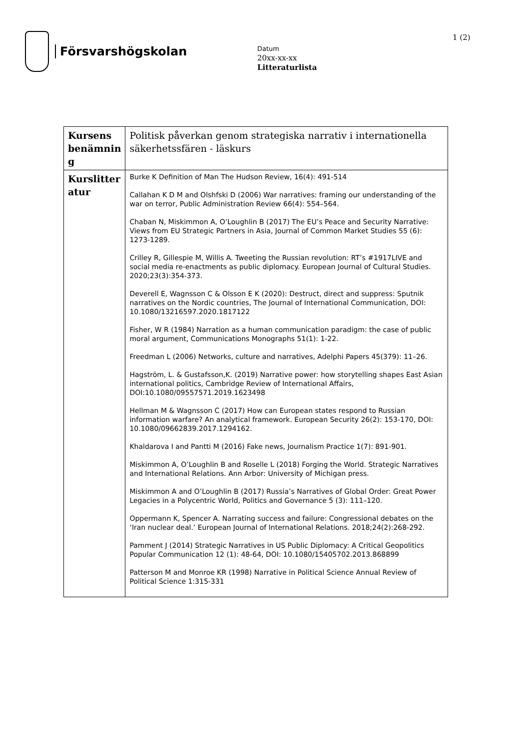Försvarshögskolan
Datum
20xx-xx-xx
Litteraturlista
1 (2)
| Kursens benämnin g | Politisk påverkan genom strategiska narrativ i internationella säkerhetssfären - läskurs |
| Kurslitter atur | Burke K Definition of Man The Hudson Review, 16(4): 491-514 Callahan K D M and Olshfski D (2006) War narratives: framing our understanding of the war on terror, Public Administration Review 66(4): 554–564. Chaban N, Miskimmon A, O’Loughlin B (2017) The EU’s Peace and Security Narrative: Views from EU Strategic Partners in Asia, Journal of Common Market Studies 55 (6): 1273-1289. Crilley R, Gillespie M, Willis A. Tweeting the Russian revolution: RT’s #1917LIVE and social media re-enactments as public diplomacy. European Journal of Cultural Studies. 2020;23(3):354-373. Deverell E, Wagnsson C & Olsson E K (2020): Destruct, direct and suppress: Sputnik narratives on the Nordic countries, The Journal of International Communication, DOI: 10.1080/13216597.2020.1817122 Fisher, W R (1984) Narration as a human communication paradigm: the case of public moral argument, Communications Monographs 51(1): 1-22. Freedman L (2006) Networks, culture and narratives, Adelphi Papers 45(379): 11–26. Hagström, L. & Gustafsson,K. (2019) Narrative power: how storytelling shapes East Asian international politics, Cambridge Review of International Affairs, DOI:10.1080/09557571.2019.1623498 Hellman M & Wagnsson C (2017) How can European states respond to Russian information warfare? An analytical framework. European Security 26(2): 153-170, DOI: 10.1080/09662839.2017.1294162. Khaldarova I and Pantti M (2016) Fake news, Journalism Practice 1(7): 891-901. Miskimmon A, O’Loughlin B and Roselle L (2018) Forging the World. Strategic Narratives and International Relations. Ann Arbor: University of Michigan press. Miskimmon A and O’Loughlin B (2017) Russia’s Narratives of Global Order: Great Power Legacies in a Polycentric World, Politics and Governance 5 (3): 111–120. Oppermann K, Spencer A. Narrating success and failure: Congressional debates on the ‘Iran nuclear deal.’ European Journal of International Relations. 2018;24(2):268-292. Pamment J (2014) Strategic Narratives in US Public Diplomacy: A Critical Geopolitics Popular Communication 12 (1): 48-64, DOI: 10.1080/15405702.2013.868899 Patterson M and Monroe KR (1998) Narrative in Political Science Annual Review of Political Science 1:315-331 |